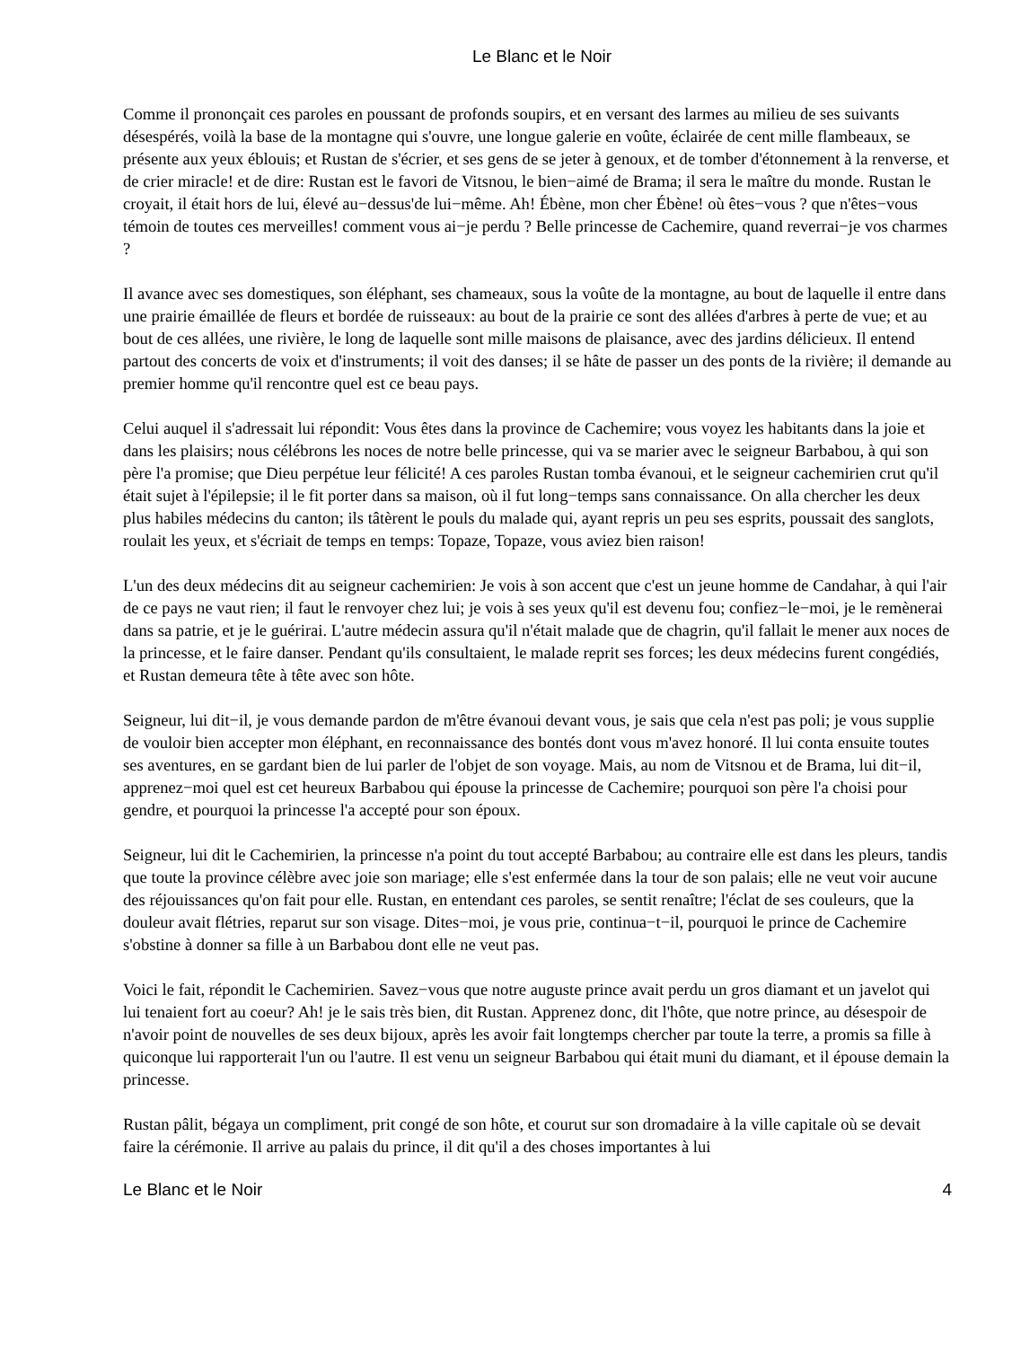Le Blanc et le Noir
Comme il prononçait ces paroles en poussant de profonds soupirs, et en versant des larmes au milieu de ses suivants désespérés, voilà la base de la montagne qui s'ouvre, une longue galerie en voûte, éclairée de cent mille flambeaux, se présente aux yeux éblouis; et Rustan de s'écrier, et ses gens de se jeter à genoux, et de tomber d'étonnement à la renverse, et de crier miracle! et de dire: Rustan est le favori de Vitsnou, le bien−aimé de Brama; il sera le maître du monde. Rustan le croyait, il était hors de lui, élevé au−dessus'de lui−même. Ah! Ébène, mon cher Ébène! où êtes−vous ? que n'êtes−vous témoin de toutes ces merveilles! comment vous ai−je perdu ? Belle princesse de Cachemire, quand reverrai−je vos charmes ?
Il avance avec ses domestiques, son éléphant, ses chameaux, sous la voûte de la montagne, au bout de laquelle il entre dans une prairie émaillée de fleurs et bordée de ruisseaux: au bout de la prairie ce sont des allées d'arbres à perte de vue; et au bout de ces allées, une rivière, le long de laquelle sont mille maisons de plaisance, avec des jardins délicieux. Il entend partout des concerts de voix et d'instruments; il voit des danses; il se hâte de passer un des ponts de la rivière; il demande au premier homme qu'il rencontre quel est ce beau pays.
Celui auquel il s'adressait lui répondit: Vous êtes dans la province de Cachemire; vous voyez les habitants dans la joie et dans les plaisirs; nous célébrons les noces de notre belle princesse, qui va se marier avec le seigneur Barbabou, à qui son père l'a promise; que Dieu perpétue leur félicité! A ces paroles Rustan tomba évanoui, et le seigneur cachemirien crut qu'il était sujet à l'épilepsie; il le fit porter dans sa maison, où il fut long−temps sans connaissance. On alla chercher les deux plus habiles médecins du canton; ils tâtèrent le pouls du malade qui, ayant repris un peu ses esprits, poussait des sanglots, roulait les yeux, et s'écriait de temps en temps: Topaze, Topaze, vous aviez bien raison!
L'un des deux médecins dit au seigneur cachemirien: Je vois à son accent que c'est un jeune homme de Candahar, à qui l'air de ce pays ne vaut rien; il faut le renvoyer chez lui; je vois à ses yeux qu'il est devenu fou; confiez−le−moi, je le remènerai dans sa patrie, et je le guérirai. L'autre médecin assura qu'il n'était malade que de chagrin, qu'il fallait le mener aux noces de la princesse, et le faire danser. Pendant qu'ils consultaient, le malade reprit ses forces; les deux médecins furent congédiés, et Rustan demeura tête à tête avec son hôte.
Seigneur, lui dit−il, je vous demande pardon de m'être évanoui devant vous, je sais que cela n'est pas poli; je vous supplie de vouloir bien accepter mon éléphant, en reconnaissance des bontés dont vous m'avez honoré. Il lui conta ensuite toutes ses aventures, en se gardant bien de lui parler de l'objet de son voyage. Mais, au nom de Vitsnou et de Brama, lui dit−il, apprenez−moi quel est cet heureux Barbabou qui épouse la princesse de Cachemire; pourquoi son père l'a choisi pour gendre, et pourquoi la princesse l'a accepté pour son époux.
Seigneur, lui dit le Cachemirien, la princesse n'a point du tout accepté Barbabou; au contraire elle est dans les pleurs, tandis que toute la province célèbre avec joie son mariage; elle s'est enfermée dans la tour de son palais; elle ne veut voir aucune des réjouissances qu'on fait pour elle. Rustan, en entendant ces paroles, se sentit renaître; l'éclat de ses couleurs, que la douleur avait flétries, reparut sur son visage. Dites−moi, je vous prie, continua−t−il, pourquoi le prince de Cachemire s'obstine à donner sa fille à un Barbabou dont elle ne veut pas.
Voici le fait, répondit le Cachemirien. Savez−vous que notre auguste prince avait perdu un gros diamant et un javelot qui lui tenaient fort au coeur? Ah! je le sais très bien, dit Rustan. Apprenez donc, dit l'hôte, que notre prince, au désespoir de n'avoir point de nouvelles de ses deux bijoux, après les avoir fait longtemps chercher par toute la terre, a promis sa fille à quiconque lui rapporterait l'un ou l'autre. Il est venu un seigneur Barbabou qui était muni du diamant, et il épouse demain la princesse.
Rustan pâlit, bégaya un compliment, prit congé de son hôte, et courut sur son dromadaire à la ville capitale où se devait faire la cérémonie. Il arrive au palais du prince, il dit qu'il a des choses importantes à lui
Le Blanc et le Noir 4